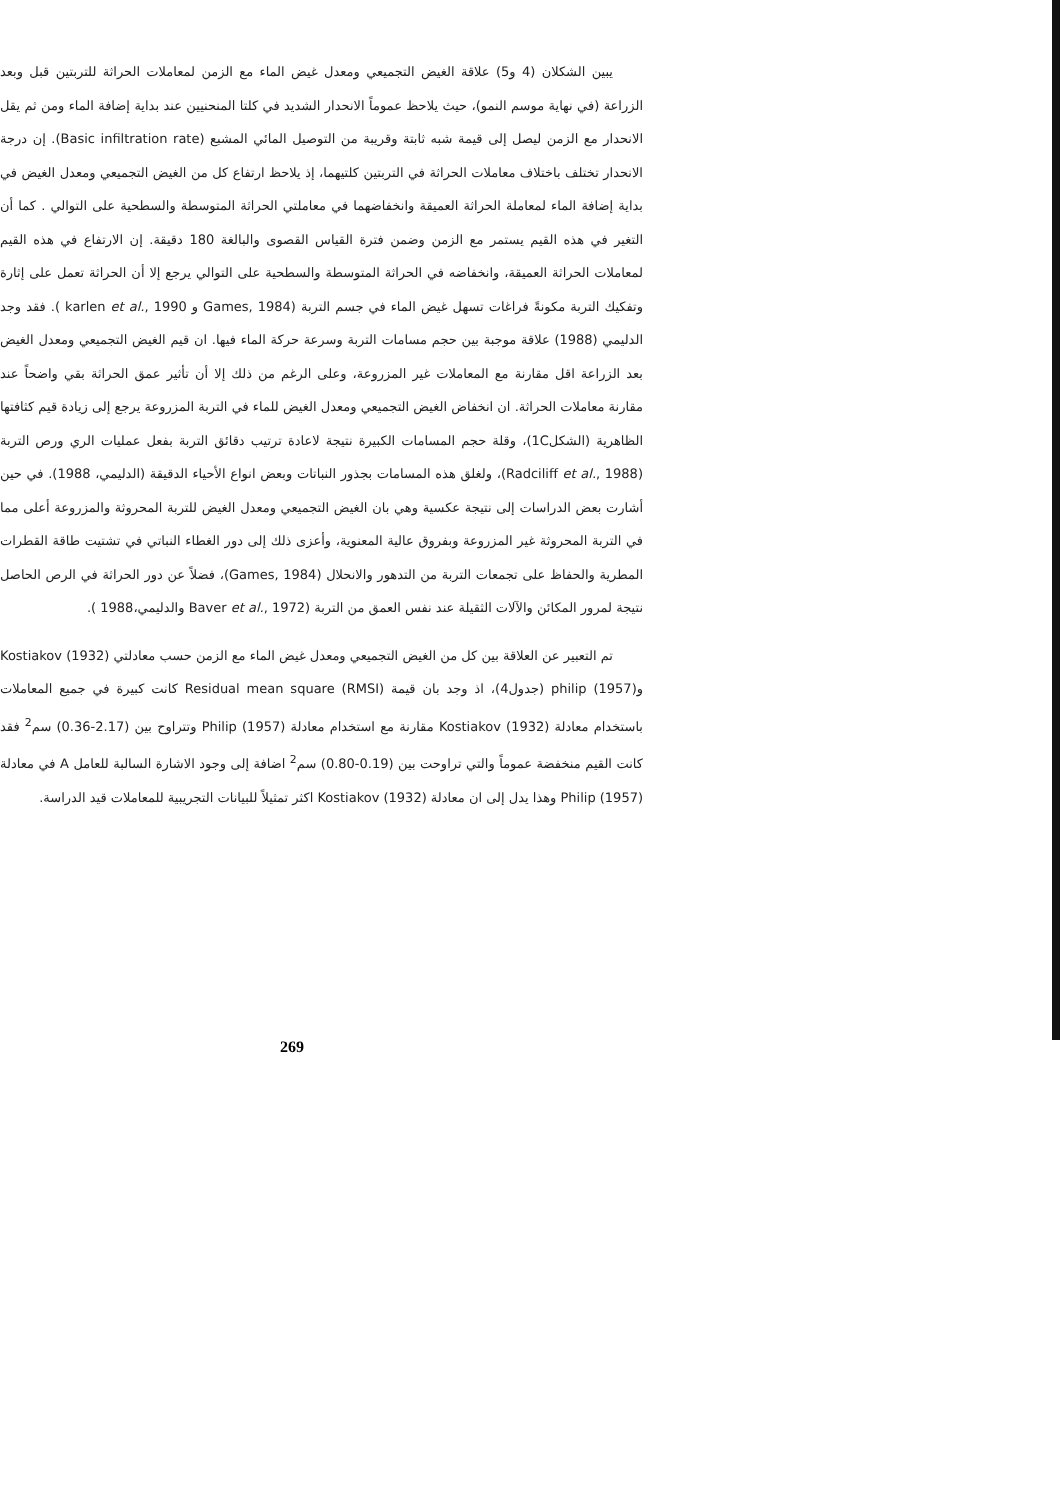يبين الشكلان (4 و5) علاقة الغيض التجميعي ومعدل غيض الماء مع الزمن لمعاملات الحراثة للتربتين قبل وبعد الزراعة (في نهاية موسم النمو)، حيث يلاحظ عموماً الانحدار الشديد في كلتا المنحنيين عند بداية إضافة الماء ومن ثم يقل الانحدار مع الزمن ليصل إلى قيمة شبه ثابتة وقريبة من التوصيل المائي المشبع (Basic infiltration rate). إن درجة الانحدار تختلف باختلاف معاملات الحراثة في التربتين كلتيهما، إذ يلاحظ ارتفاع كل من الغيض التجميعي ومعدل الغيض في بداية إضافة الماء لمعاملة الحراثة العميقة وانخفاضهما في معاملتي الحراثة المتوسطة والسطحية على التوالي . كما أن التغير في هذه القيم يستمر مع الزمن وضمن فترة القياس القصوى والبالغة 180 دقيقة. إن الارتفاع في هذه القيم لمعاملات الحراثة العميقة، وانخفاضه في الحراثة المتوسطة والسطحية على التوالي يرجع إلا أن الحراثة تعمل على إثارة وتفكيك التربة مكونةً فراغات تسهل غيض الماء في جسم التربة (Games, 1984 و karlen et al., 1990 ). فقد وجد الدليمي (1988) علاقة موجبة بين حجم مسامات التربة وسرعة حركة الماء فيها. ان قيم الغيض التجميعي ومعدل الغيض بعد الزراعة اقل مقارنة مع المعاملات غير المزروعة، وعلى الرغم من ذلك إلا أن تأثير عمق الحراثة بقي واضحاً عند مقارنة معاملات الحراثة. ان انخفاض الغيض التجميعي ومعدل الغيض للماء في التربة المزروعة يرجع إلى زيادة قيم كثافتها الظاهرية (الشكل1C)، وقلة حجم المسامات الكبيرة نتيجة لاعادة ترتيب دقائق التربة بفعل عمليات الري ورص التربة (Radciliff et al., 1988)، ولغلق هذه المسامات بجذور النباتات وبعض انواع الأحياء الدقيقة (الدليمي، 1988). في حين أشارت بعض الدراسات إلى نتيجة عكسية وهي بان الغيض التجميعي ومعدل الغيض للتربة المحروثة والمزروعة أعلى مما في التربة المحروثة غير المزروعة وبفروق عالية المعنوية، وأعزى ذلك إلى دور الغطاء النباتي في تشتيت طاقة القطرات المطرية والحفاظ على تجمعات التربة من التدهور والانحلال (Games, 1984)، فضلاً عن دور الحراثة في الرص الحاصل نتيجة لمرور المكائن والآلات الثقيلة عند نفس العمق من التربة (Baver et al., 1972 والدليمي،1988 ).
تم التعبير عن العلاقة بين كل من الغيض التجميعي ومعدل غيض الماء مع الزمن حسب معادلتي Kostiakov (1932) و(1957) philip (جدول4)، اذ وجد بان قيمة Residual mean square (RMSI) كانت كبيرة في جميع المعاملات باستخدام معادلة Kostiakov (1932) مقارنة مع استخدام معادلة Philip (1957) وتتراوح بين (2.17-0.36) سم<sup>2</sup> فقد كانت القيم منخفضة عموماً والتي تراوحت بين (0.19-0.80) سم<sup>2</sup> اضافة إلى وجود الاشارة السالبة للعامل A في معادلة Philip (1957) وهذا يدل إلى ان معادلة Kostiakov (1932) اكثر تمثيلاً للبيانات التجريبية للمعاملات قيد الدراسة.
269